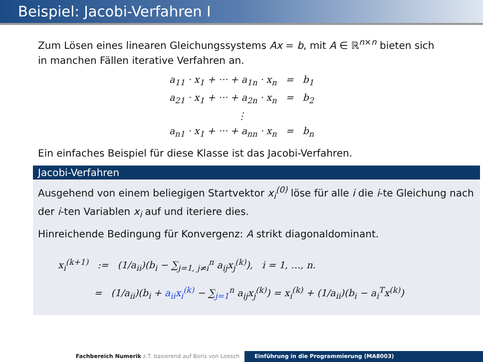Beispiel: Jacobi-Verfahren I
Zum Lösen eines linearen Gleichungssystems Ax = b, mit A ∈ ℝ<sup>n×n</sup> bieten sich in manchen Fällen iterative Verfahren an.
a<sub>11</sub> · x<sub>1</sub> + ··· + a<sub>1n</sub> · x<sub>n</sub> = b<sub>1</sub>
a<sub>21</sub> · x<sub>1</sub> + ··· + a<sub>2n</sub> · x<sub>n</sub> = b<sub>2</sub>
⋮
a<sub>n1</sub> · x<sub>1</sub> + ··· + a<sub>nn</sub> · x<sub>n</sub> = b<sub>n</sub>
Ein einfaches Beispiel für diese Klasse ist das Jacobi-Verfahren.
Jacobi-Verfahren
Ausgehend von einem beliegigen Startvektor x<sub>i</sub><sup>(0)</sup> löse für alle i die i-te Gleichung nach der i-ten Variablen x<sub>i</sub> auf und iteriere dies.
Hinreichende Bedingung für Konvergenz: A strikt diagonaldominant.
x<sub>i</sub><sup>(k+1)</sup> := (1/a<sub>ii</sub>)(b<sub>i</sub> − ∑<sub>j=1, j≠i</sub><sup>n</sup> a<sub>ij</sub>x<sub>j</sub><sup>(k)</sup>), i = 1, …, n.
= (1/a<sub>ii</sub>)(b<sub>i</sub> + a<sub>ii</sub>x<sub>i</sub><sup>(k)</sup> − ∑<sub>j=1</sub><sup>n</sup> a<sub>ij</sub>x<sub>j</sub><sup>(k)</sup>) = x<sub>i</sub><sup>(k)</sup> + (1/a<sub>ii</sub>)(b<sub>i</sub> − a<sub>i</sub><sup>T</sup>x<sup>(k)</sup>)
Fachbereich Numerik z.T. basierend auf Boris von Loesch Einführung in die Programmierung (MA8003)